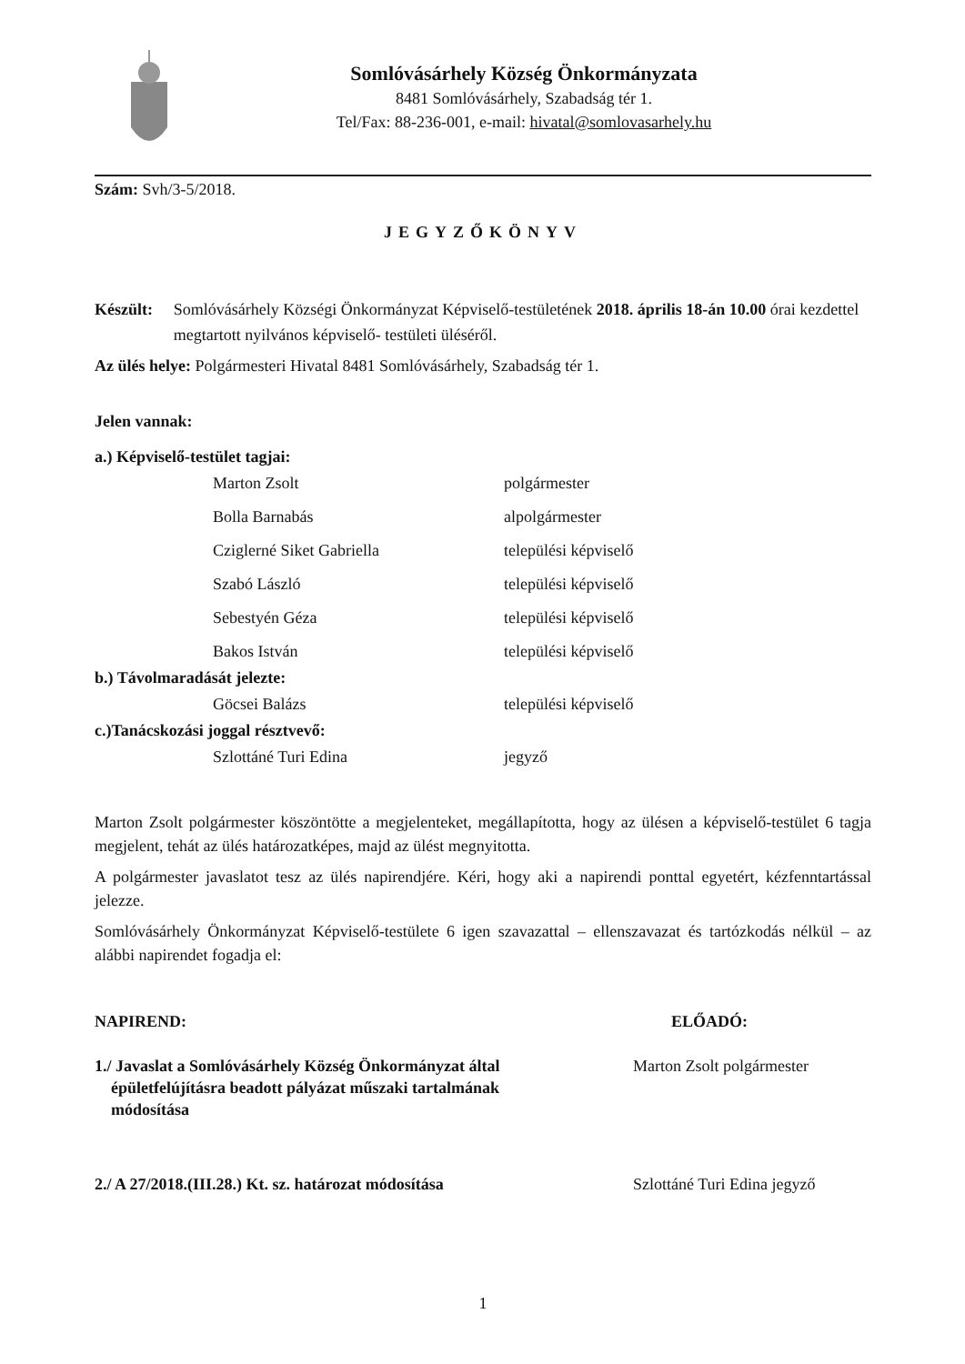Somlóvásárhely Község Önkormányzata
8481 Somlóvásárhely, Szabadság tér 1.
Tel/Fax: 88-236-001, e-mail: hivatal@somlovasarhely.hu
Szám: Svh/3-5/2018.
JEGYZŐKÖNYV
Készült: Somlóvásárhely Községi Önkormányzat Képviselő-testületének 2018. április 18-án 10.00 órai kezdettel megtartott nyilvános képviselő- testületi üléséről.
Az ülés helye: Polgármesteri Hivatal 8481 Somlóvásárhely, Szabadság tér 1.
Jelen vannak:
a.) Képviselő-testület tagjai:
Marton Zsolt polgármester
Bolla Barnabás alpolgármester
Cziglerné Siket Gabriella települési képviselő
Szabó László települési képviselő
Sebestyén Géza települési képviselő
Bakos István települési képviselő
b.) Távolmaradását jelezte:
Göcsei Balázs települési képviselő
c.)Tanácskozási joggal résztvevő:
Szlottáné Turi Edina jegyző
Marton Zsolt polgármester köszöntötte a megjelenteket, megállapította, hogy az ülésen a képviselő-testület 6 tagja megjelent, tehát az ülés határozatképes, majd az ülést megnyitotta.
A polgármester javaslatot tesz az ülés napirendjére. Kéri, hogy aki a napirendi ponttal egyetért, kézfenntartással jelezze.
Somlóvásárhely Önkormányzat Képviselő-testülete 6 igen szavazattal – ellenszavazat és tartózkodás nélkül – az alábbi napirendet fogadja el:
NAPIREND: ELŐADÓ:
1./ Javaslat a Somlóvásárhely Község Önkormányzat által
épületfelújításra beadott pályázat műszaki tartalmának
módosítása
Marton Zsolt polgármester
2./ A 27/2018.(III.28.) Kt. sz. határozat módosítása
Szlottáné Turi Edina jegyző
1